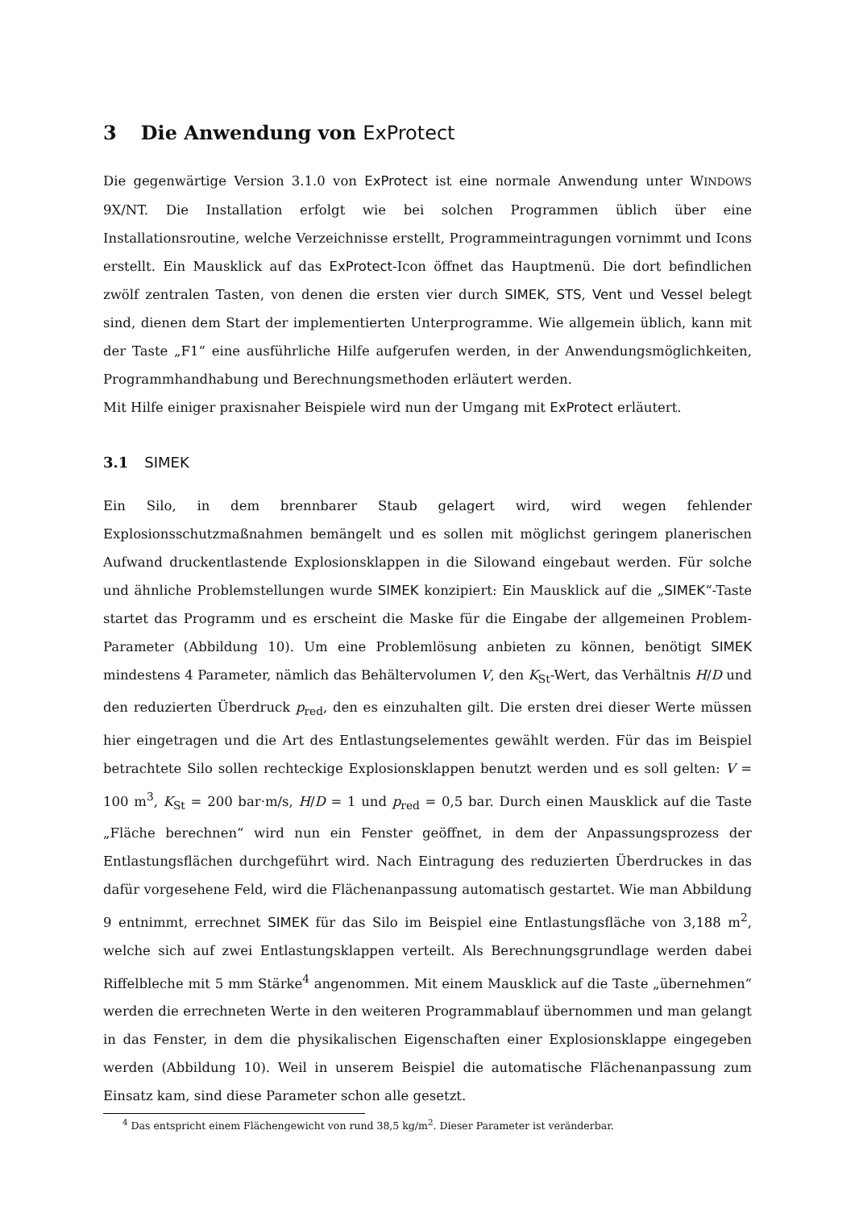3 Die Anwendung von ExProtect
Die gegenwärtige Version 3.1.0 von ExProtect ist eine normale Anwendung unter WINDOWS 9X/NT. Die Installation erfolgt wie bei solchen Programmen üblich über eine Installationsroutine, welche Verzeichnisse erstellt, Programmeintragungen vornimmt und Icons erstellt. Ein Mausklick auf das ExProtect-Icon öffnet das Hauptmenü. Die dort befindlichen zwölf zentralen Tasten, von denen die ersten vier durch SIMEK, STS, Vent und Vessel belegt sind, dienen dem Start der implementierten Unterprogramme. Wie allgemein üblich, kann mit der Taste „F1“ eine ausführliche Hilfe aufgerufen werden, in der Anwendungsmöglichkeiten, Programmhandhabung und Berechnungsmethoden erläutert werden.
Mit Hilfe einiger praxisnaher Beispiele wird nun der Umgang mit ExProtect erläutert.
3.1 SIMEK
Ein Silo, in dem brennbarer Staub gelagert wird, wird wegen fehlender Explosionsschutzmaßnahmen bemängelt und es sollen mit möglichst geringem planerischen Aufwand druckentlastende Explosionsklappen in die Silowand eingebaut werden. Für solche und ähnliche Problemstellungen wurde SIMEK konzipiert: Ein Mausklick auf die „SIMEK“-Taste startet das Programm und es erscheint die Maske für die Eingabe der allgemeinen Problem-Parameter (Abbildung 10). Um eine Problemlösung anbieten zu können, benötigt SIMEK mindestens 4 Parameter, nämlich das Behältervolumen V, den K<sub>St</sub>-Wert, das Verhältnis H/D und den reduzierten Überdruck p<sub>red</sub>, den es einzuhalten gilt. Die ersten drei dieser Werte müssen hier eingetragen und die Art des Entlastungselementes gewählt werden. Für das im Beispiel betrachtete Silo sollen rechteckige Explosionsklappen benutzt werden und es soll gelten: V = 100 m<sup>3</sup>, K<sub>St</sub> = 200 bar·m/s, H/D = 1 und p<sub>red</sub> = 0,5 bar. Durch einen Mausklick auf die Taste „Fläche berechnen“ wird nun ein Fenster geöffnet, in dem der Anpassungsprozess der Entlastungsflächen durchgeführt wird. Nach Eintragung des reduzierten Überdruckes in das dafür vorgesehene Feld, wird die Flächenanpassung automatisch gestartet. Wie man Abbildung 9 entnimmt, errechnet SIMEK für das Silo im Beispiel eine Entlastungsfläche von 3,188 m<sup>2</sup>, welche sich auf zwei Entlastungsklappen verteilt. Als Berechnungsgrundlage werden dabei Riffelbleche mit 5 mm Stärke<sup>4</sup> angenommen. Mit einem Mausklick auf die Taste „übernehmen“ werden die errechneten Werte in den weiteren Programmablauf übernommen und man gelangt in das Fenster, in dem die physikalischen Eigenschaften einer Explosionsklappe eingegeben werden (Abbildung 10). Weil in unserem Beispiel die automatische Flächenanpassung zum Einsatz kam, sind diese Parameter schon alle gesetzt.
<sup>4</sup> Das entspricht einem Flächengewicht von rund 38,5 kg/m<sup>2</sup>. Dieser Parameter ist veränderbar.